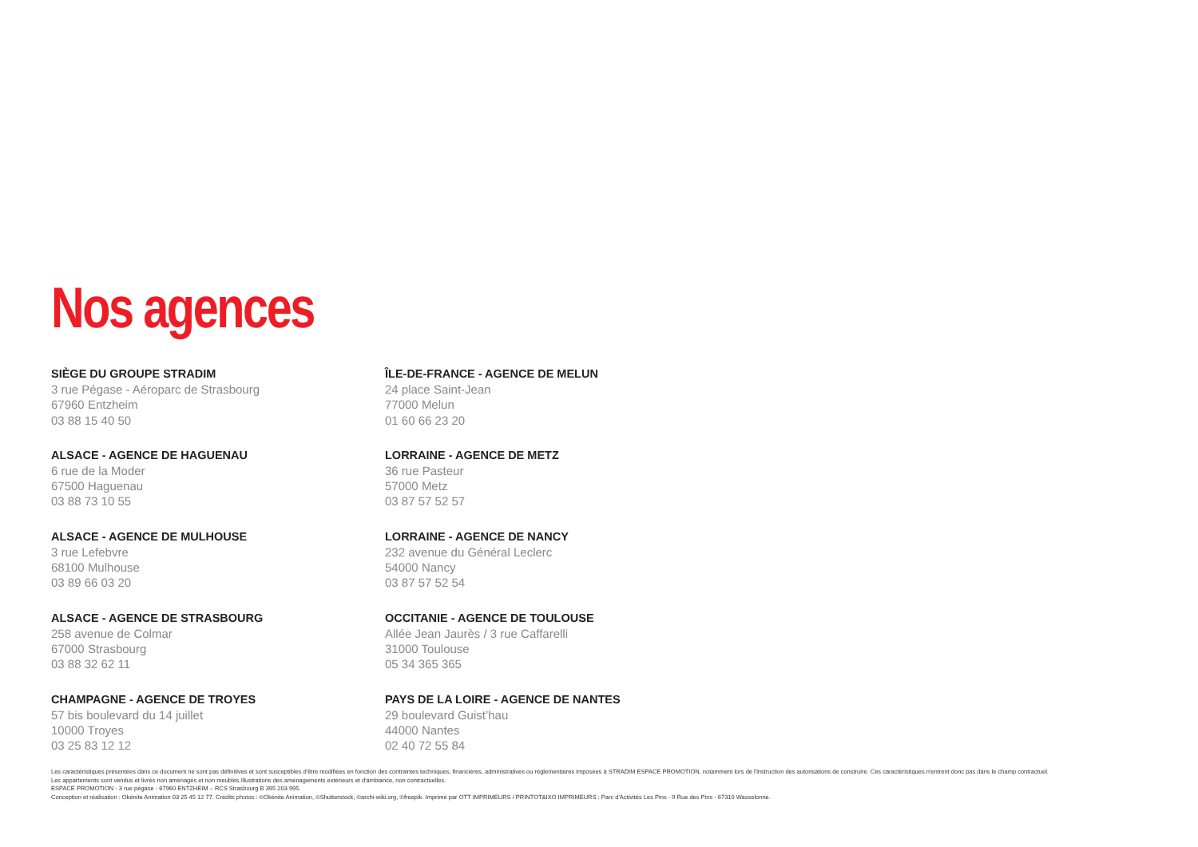Nos agences
SIÈGE DU GROUPE STRADIM
3 rue Pégase - Aéroparc de Strasbourg
67960 Entzheim
03 88 15 40 50
ALSACE - AGENCE DE HAGUENAU
6 rue de la Moder
67500 Haguenau
03 88 73 10 55
ALSACE - AGENCE DE MULHOUSE
3 rue Lefebvre
68100 Mulhouse
03 89 66 03 20
ALSACE - AGENCE DE STRASBOURG
258 avenue de Colmar
67000 Strasbourg
03 88 32 62 11
CHAMPAGNE - AGENCE DE TROYES
57 bis boulevard du 14 juillet
10000 Troyes
03 25 83 12 12
ÎLE-DE-FRANCE - AGENCE DE MELUN
24 place Saint-Jean
77000 Melun
01 60 66 23 20
LORRAINE - AGENCE DE METZ
36 rue Pasteur
57000 Metz
03 87 57 52 57
LORRAINE - AGENCE DE NANCY
232 avenue du Général Leclerc
54000 Nancy
03 87 57 52 54
OCCITANIE - AGENCE DE TOULOUSE
Allée Jean Jaurès / 3 rue Caffarelli
31000 Toulouse
05 34 365 365
PAYS DE LA LOIRE - AGENCE DE NANTES
29 boulevard Guist’hau
44000 Nantes
02 40 72 55 84
Les caractéristiques présentées dans ce document ne sont pas définitives et sont susceptibles d'être modifiées en fonction des contraintes techniques, financières, administratives ou réglementaires imposées à STRADIM ESPACE PROMOTION, notamment lors de l'instruction des autorisations de construire. Ces caractéristiques n'entrent donc pas dans le champ contractuel.
Les appartements sont vendus et livrés non aménagés et non meublés.Illustrations des aménagements extérieurs et d'ambiance, non contractuelles.
ESPACE PROMOTION - 3 rue pégase - 67960 ENTZHEIM – RCS Strasbourg B 395 203 995.
Conception et réalisation : Okénite Animation 03 25 45 12 77. Crédits photos : ©Okénite Animation, ©Shutterstock, ©archi-wiki.org, ©freepik. Imprimé par OTT IMPRIMEURS / PRINTOT&IXO IMPRIMEURS : Parc d'Activités Les Pins - 9 Rue des Pins - 67310 Wasselonne.